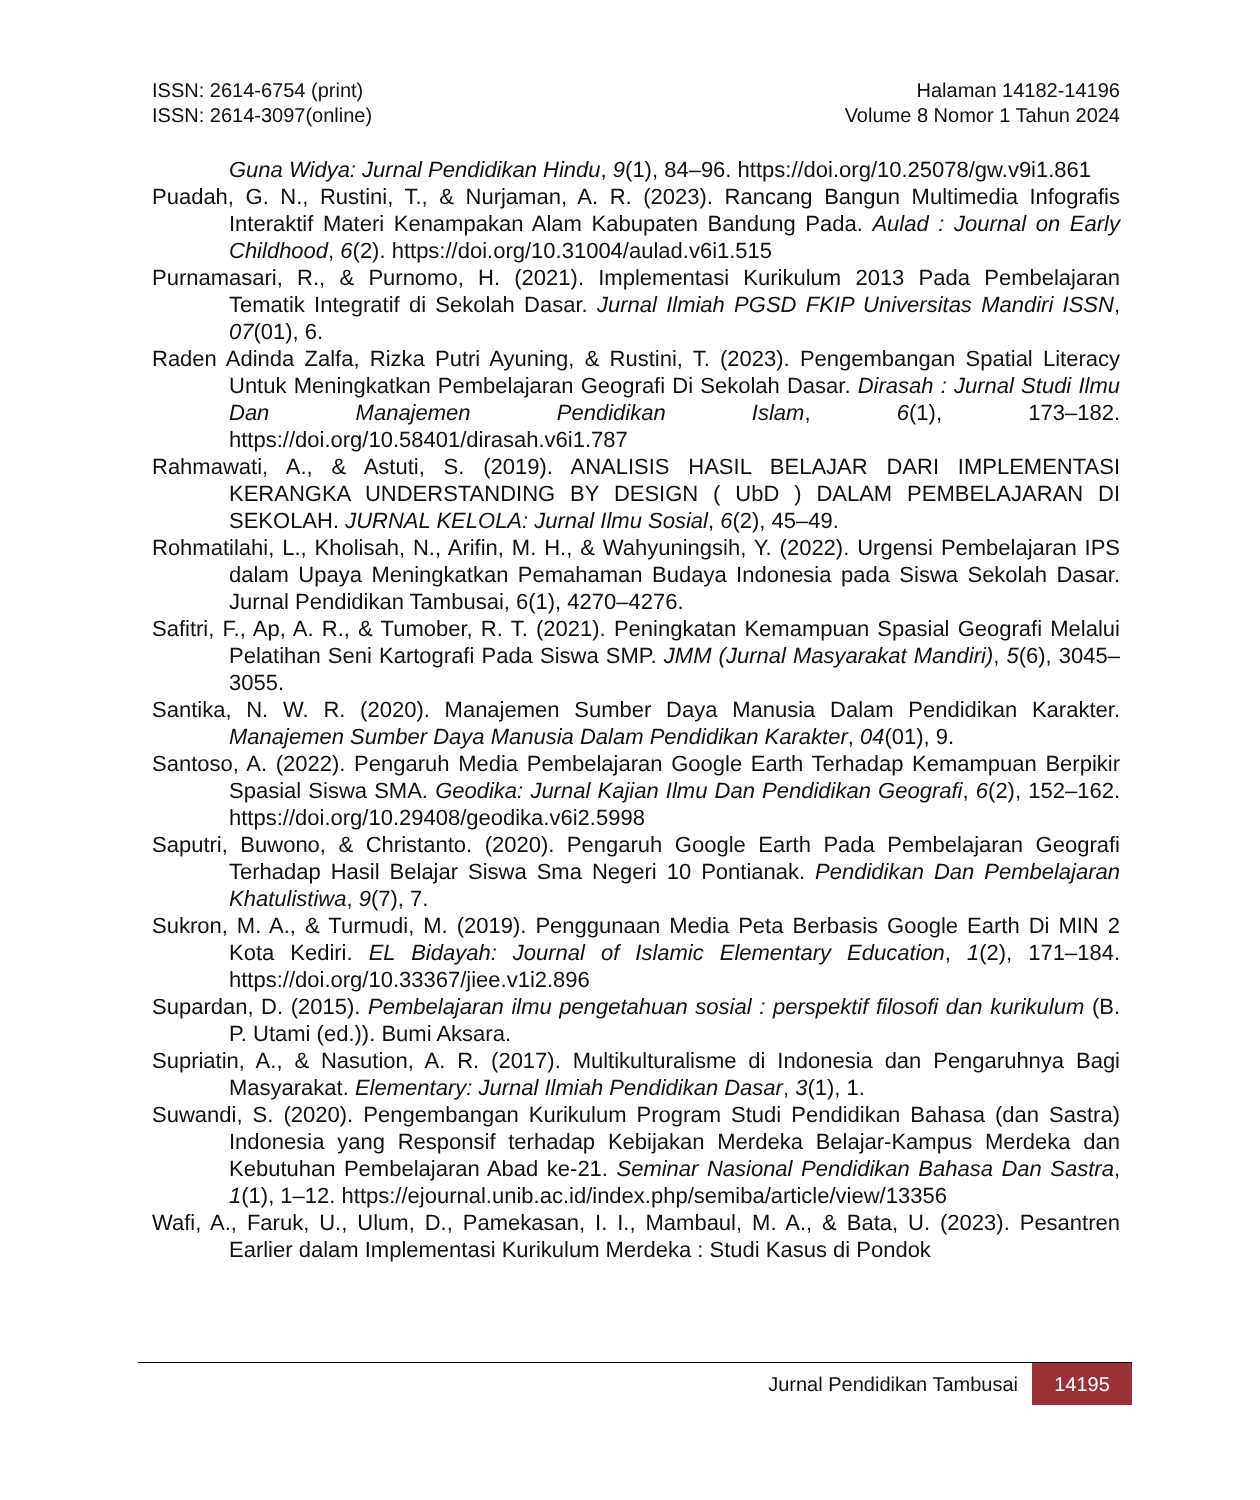ISSN: 2614-6754 (print)
ISSN: 2614-3097(online)
Halaman 14182-14196
Volume 8 Nomor 1 Tahun 2024
Guna Widya: Jurnal Pendidikan Hindu, 9(1), 84–96. https://doi.org/10.25078/gw.v9i1.861
Puadah, G. N., Rustini, T., & Nurjaman, A. R. (2023). Rancang Bangun Multimedia Infografis Interaktif Materi Kenampakan Alam Kabupaten Bandung Pada. Aulad : Journal on Early Childhood, 6(2). https://doi.org/10.31004/aulad.v6i1.515
Purnamasari, R., & Purnomo, H. (2021). Implementasi Kurikulum 2013 Pada Pembelajaran Tematik Integratif di Sekolah Dasar. Jurnal Ilmiah PGSD FKIP Universitas Mandiri ISSN, 07(01), 6.
Raden Adinda Zalfa, Rizka Putri Ayuning, & Rustini, T. (2023). Pengembangan Spatial Literacy Untuk Meningkatkan Pembelajaran Geografi Di Sekolah Dasar. Dirasah : Jurnal Studi Ilmu Dan Manajemen Pendidikan Islam, 6(1), 173–182. https://doi.org/10.58401/dirasah.v6i1.787
Rahmawati, A., & Astuti, S. (2019). ANALISIS HASIL BELAJAR DARI IMPLEMENTASI KERANGKA UNDERSTANDING BY DESIGN ( UbD ) DALAM PEMBELAJARAN DI SEKOLAH. JURNAL KELOLA: Jurnal Ilmu Sosial, 6(2), 45–49.
Rohmatilahi, L., Kholisah, N., Arifin, M. H., & Wahyuningsih, Y. (2022). Urgensi Pembelajaran IPS dalam Upaya Meningkatkan Pemahaman Budaya Indonesia pada Siswa Sekolah Dasar. Jurnal Pendidikan Tambusai, 6(1), 4270–4276.
Safitri, F., Ap, A. R., & Tumober, R. T. (2021). Peningkatan Kemampuan Spasial Geografi Melalui Pelatihan Seni Kartografi Pada Siswa SMP. JMM (Jurnal Masyarakat Mandiri), 5(6), 3045–3055.
Santika, N. W. R. (2020). Manajemen Sumber Daya Manusia Dalam Pendidikan Karakter. Manajemen Sumber Daya Manusia Dalam Pendidikan Karakter, 04(01), 9.
Santoso, A. (2022). Pengaruh Media Pembelajaran Google Earth Terhadap Kemampuan Berpikir Spasial Siswa SMA. Geodika: Jurnal Kajian Ilmu Dan Pendidikan Geografi, 6(2), 152–162. https://doi.org/10.29408/geodika.v6i2.5998
Saputri, Buwono, & Christanto. (2020). Pengaruh Google Earth Pada Pembelajaran Geografi Terhadap Hasil Belajar Siswa Sma Negeri 10 Pontianak. Pendidikan Dan Pembelajaran Khatulistiwa, 9(7), 7.
Sukron, M. A., & Turmudi, M. (2019). Penggunaan Media Peta Berbasis Google Earth Di MIN 2 Kota Kediri. EL Bidayah: Journal of Islamic Elementary Education, 1(2), 171–184. https://doi.org/10.33367/jiee.v1i2.896
Supardan, D. (2015). Pembelajaran ilmu pengetahuan sosial : perspektif filosofi dan kurikulum (B. P. Utami (ed.)). Bumi Aksara.
Supriatin, A., & Nasution, A. R. (2017). Multikulturalisme di Indonesia dan Pengaruhnya Bagi Masyarakat. Elementary: Jurnal Ilmiah Pendidikan Dasar, 3(1), 1.
Suwandi, S. (2020). Pengembangan Kurikulum Program Studi Pendidikan Bahasa (dan Sastra) Indonesia yang Responsif terhadap Kebijakan Merdeka Belajar-Kampus Merdeka dan Kebutuhan Pembelajaran Abad ke-21. Seminar Nasional Pendidikan Bahasa Dan Sastra, 1(1), 1–12. https://ejournal.unib.ac.id/index.php/semiba/article/view/13356
Wafi, A., Faruk, U., Ulum, D., Pamekasan, I. I., Mambaul, M. A., & Bata, U. (2023). Pesantren Earlier dalam Implementasi Kurikulum Merdeka : Studi Kasus di Pondok
Jurnal Pendidikan Tambusai 14195